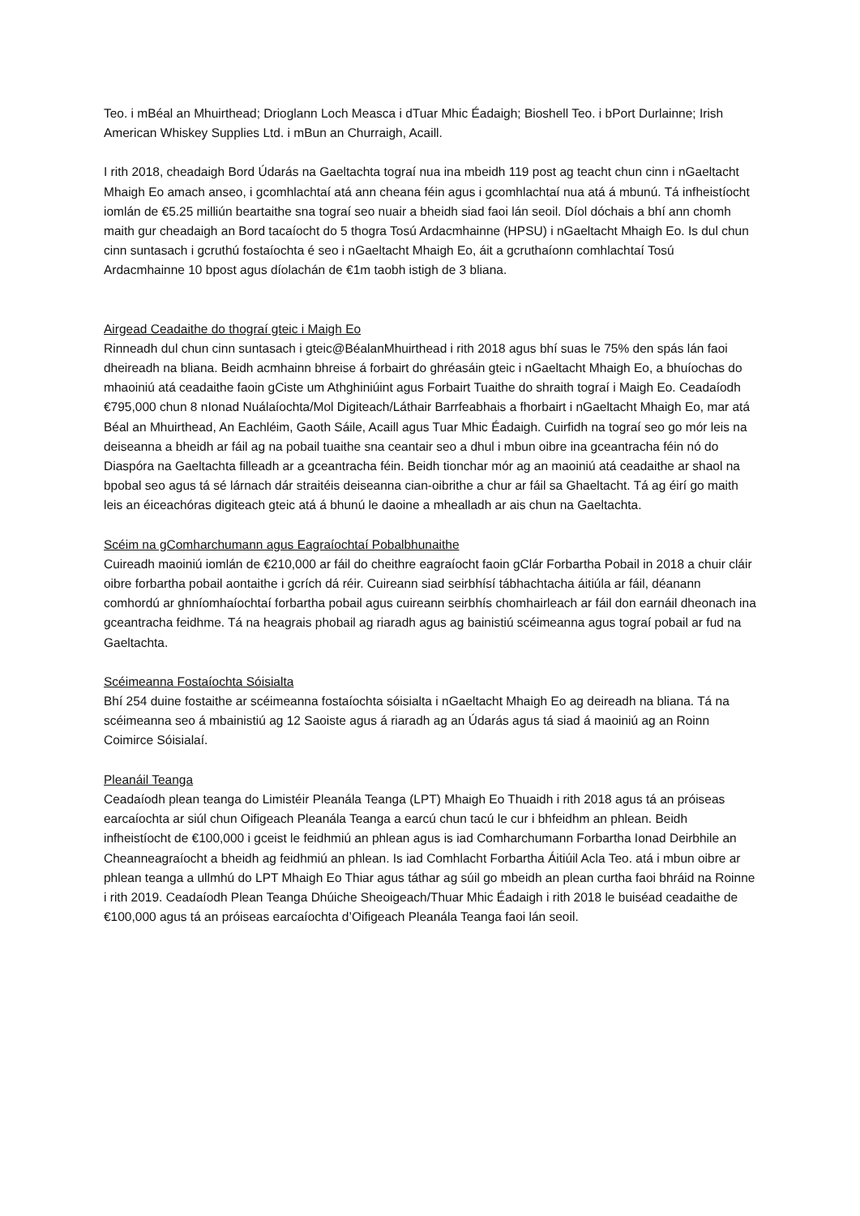Teo. i mBéal an Mhuirthead; Drioglann Loch Measca i dTuar Mhic Éadaigh; Bioshell Teo. i bPort Durlainne; Irish American Whiskey Supplies Ltd. i mBun an Churraigh, Acaill.
I rith 2018, cheadaigh Bord Údarás na Gaeltachta tograí nua ina mbeidh 119 post ag teacht chun cinn i nGaeltacht Mhaigh Eo amach anseo, i gcomhlachtaí atá ann cheana féin agus i gcomhlachtaí nua atá á mbunú. Tá infheistíocht iomlán de €5.25 milliún beartaithe sna tograí seo nuair a bheidh siad faoi lán seoil. Díol dóchais a bhí ann chomh maith gur cheadaigh an Bord tacaíocht do 5 thogra Tosú Ardacmhainne (HPSU) i nGaeltacht Mhaigh Eo. Is dul chun cinn suntasach i gcruthú fostaíochta é seo i nGaeltacht Mhaigh Eo, áit a gcruthaíonn comhlachtaí Tosú Ardacmhainne 10 bpost agus díolachán de €1m taobh istigh de 3 bliana.
Airgead Ceadaithe do thograí gteic i Maigh Eo
Rinneadh dul chun cinn suntasach i gteic@BéalanMhuirthead i rith 2018 agus bhí suas le 75% den spás lán faoi dheireadh na bliana. Beidh acmhainn bhreise á forbairt do ghréasáin gteic i nGaeltacht Mhaigh Eo, a bhuíochas do mhaoiniú atá ceadaithe faoin gCiste um Athghiniúint agus Forbairt Tuaithe do shraith tograí i Maigh Eo. Ceadaíodh €795,000 chun 8 nIonad Nuálaíochta/Mol Digiteach/Láthair Barrfeabhais a fhorbairt i nGaeltacht Mhaigh Eo, mar atá Béal an Mhuirthead, An Eachléim, Gaoth Sáile, Acaill agus Tuar Mhic Éadaigh. Cuirfidh na tograí seo go mór leis na deiseanna a bheidh ar fáil ag na pobail tuaithe sna ceantair seo a dhul i mbun oibre ina gceantracha féin nó do Diaspóra na Gaeltachta filleadh ar a gceantracha féin. Beidh tionchar mór ag an maoiniú atá ceadaithe ar shaol na bpobal seo agus tá sé lárnach dár straitéis deiseanna cian-oibrithe a chur ar fáil sa Ghaeltacht. Tá ag éirí go maith leis an éiceachóras digiteach gteic atá á bhunú le daoine a mhealladh ar ais chun na Gaeltachta.
Scéim na gComharchumann agus Eagraíochtaí Pobalbhunaithe
Cuireadh maoiniú iomlán de €210,000 ar fáil do cheithre eagraíocht faoin gClár Forbartha Pobail in 2018 a chuir cláir oibre forbartha pobail aontaithe i gcrích dá réir. Cuireann siad seirbhísí tábhachtacha áitiúla ar fáil, déanann comhordú ar ghníomhaíochtaí forbartha pobail agus cuireann seirbhís chomhairleach ar fáil don earnáil dheonach ina gceantracha feidhme. Tá na heagrais phobail ag riaradh agus ag bainistiú scéimeanna agus tograí pobail ar fud na Gaeltachta.
Scéimeanna Fostaíochta Sóisialta
Bhí 254 duine fostaithe ar scéimeanna fostaíochta sóisialta i nGaeltacht Mhaigh Eo ag deireadh na bliana. Tá na scéimeanna seo á mbainistiú ag 12 Saoiste agus á riaradh ag an Údarás agus tá siad á maoiniú ag an Roinn Coimirce Sóisialaí.
Pleanáil Teanga
Ceadaíodh plean teanga do Limistéir Pleanála Teanga (LPT) Mhaigh Eo Thuaidh i rith 2018 agus tá an próiseas earcaíochta ar siúl chun Oifigeach Pleanála Teanga a earcú chun tacú le cur i bhfeidhm an phlean. Beidh infheistíocht de €100,000 i gceist le feidhmiú an phlean agus is iad Comharchumann Forbartha Ionad Deirbhile an Cheanneagraíocht a bheidh ag feidhmiú an phlean. Is iad Comhlacht Forbartha Áitiúil Acla Teo. atá i mbun oibre ar phlean teanga a ullmhú do LPT Mhaigh Eo Thiar agus táthar ag súil go mbeidh an plean curtha faoi bhráid na Roinne i rith 2019. Ceadaíodh Plean Teanga Dhúiche Sheoigeach/Thuar Mhic Éadaigh i rith 2018 le buiséad ceadaithe de €100,000 agus tá an próiseas earcaíochta d’Oifigeach Pleanála Teanga faoi lán seoil.